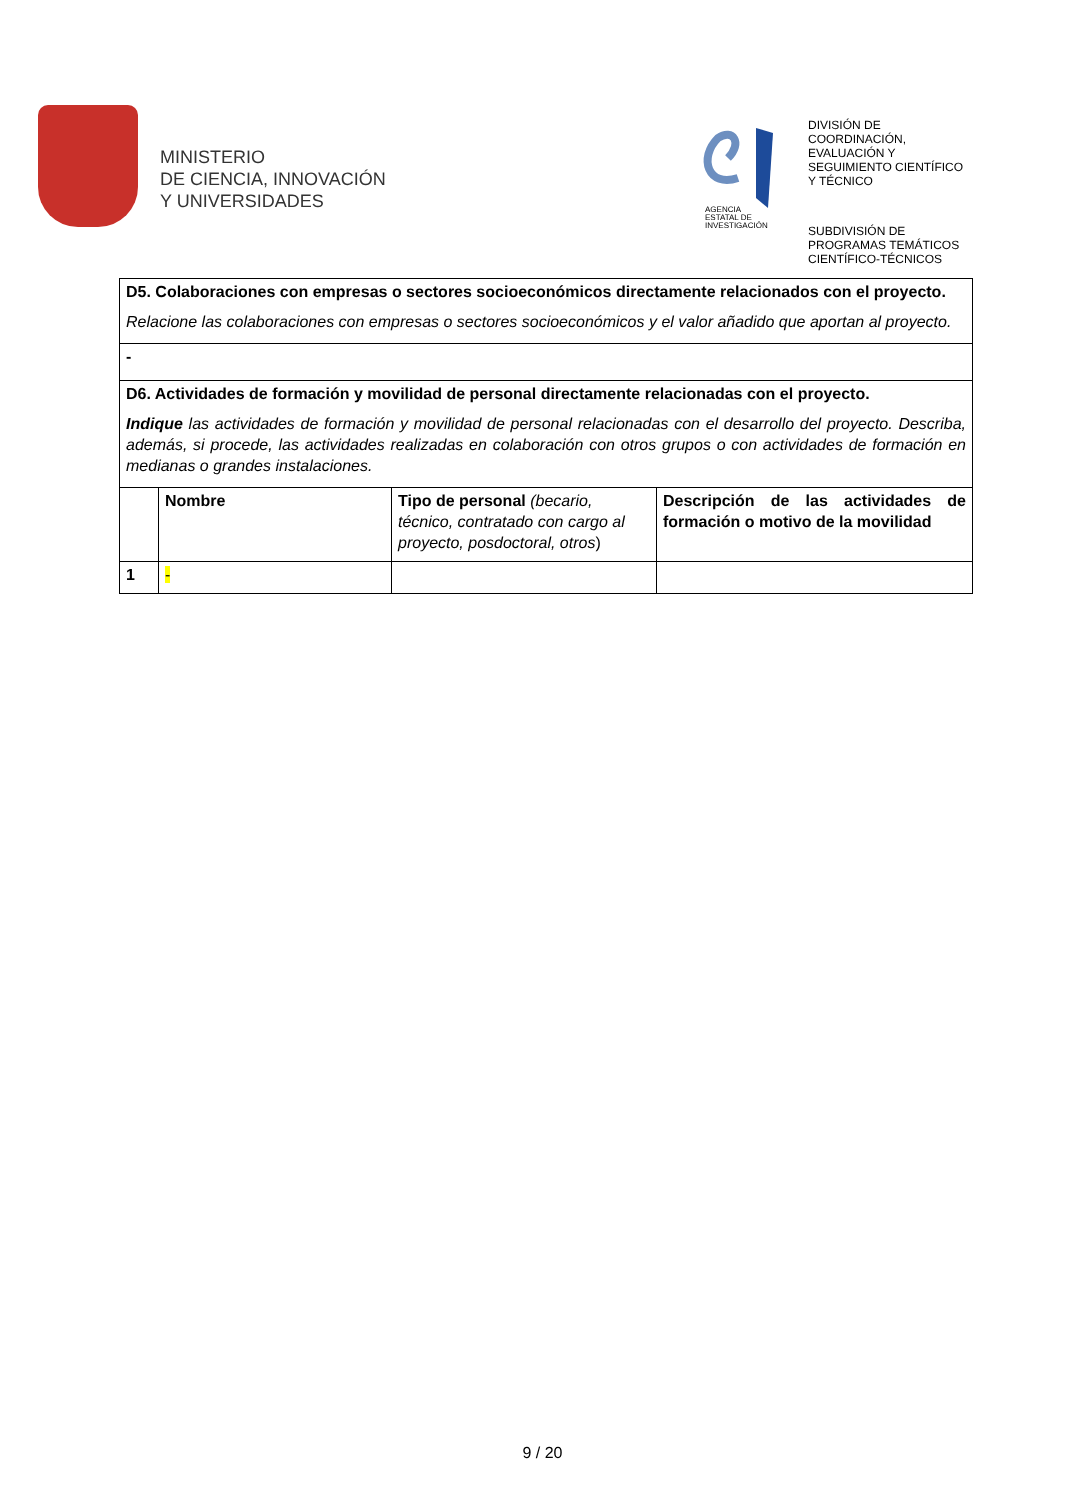MINISTERIO
DE CIENCIA, INNOVACIÓN
Y UNIVERSIDADES
AGENCIA
ESTATAL DE
INVESTIGACIÓN
DIVISIÓN DE
COORDINACIÓN,
EVALUACIÓN Y
SEGUIMIENTO CIENTÍFICO
Y TÉCNICO
SUBDIVISIÓN DE
PROGRAMAS TEMÁTICOS
CIENTÍFICO-TÉCNICOS
| D5. Colaboraciones con empresas o sectores socioeconómicos directamente relacionados con el proyecto. Relacione las colaboraciones con empresas o sectores socioeconómicos y el valor añadido que aportan al proyecto. | | | |
| - | | | |
| D6. Actividades de formación y movilidad de personal directamente relacionadas con el proyecto. Indique las actividades de formación y movilidad de personal relacionadas con el desarrollo del proyecto. Describa, además, si procede, las actividades realizadas en colaboración con otros grupos o con actividades de formación en medianas o grandes instalaciones. | | | |
| | Nombre | Tipo de personal (becario, técnico, contratado con cargo al proyecto, posdoctoral, otros ) | Descripción de las actividades de formación o motivo de la movilidad |
| 1 | - | | |
9 / 20